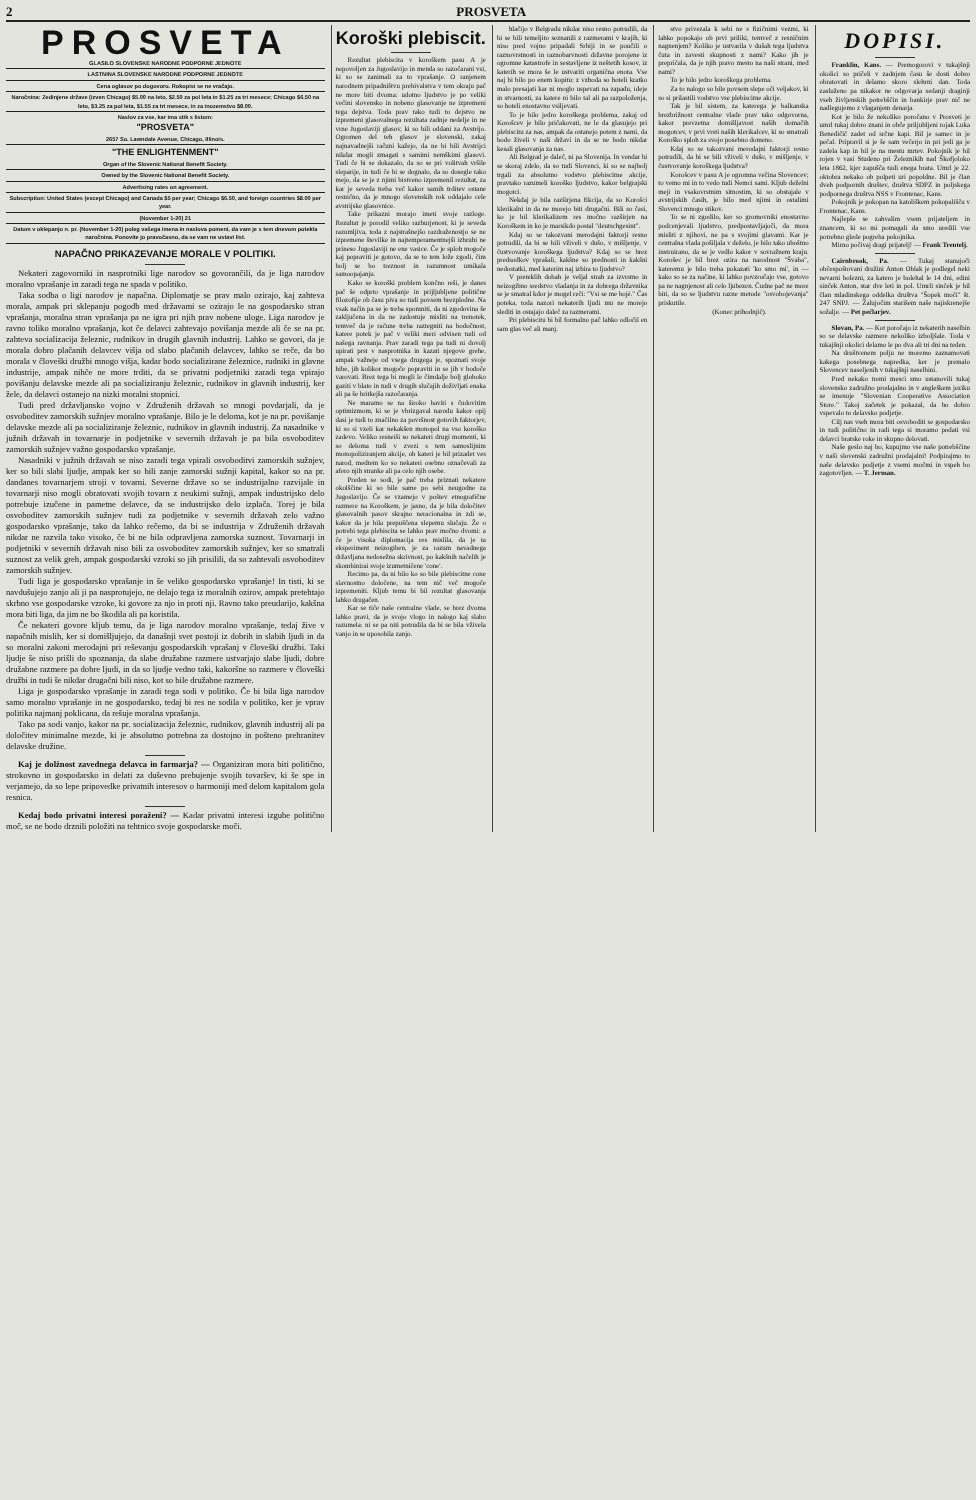2 PROSVETA
PROSVETA
GLASILO SLOVENSKE NARODNE PODPORNE JEDNOTE
LASTNINA SLOVENSKE NARODNE PODPORNE JEDNOTE
Cena oglasov po dogovoru. Rokopisi se ne vračajo.
Naročnina: Zedinjene države (izven Chicago) $5.00 na leto, $2.50 za pol leta in $1.25 za tri mesece; Chicago $6.50 na leto, $3.25 za pol leta, $1.55 za tri mesece, in za inozemstvo $8.00.
Naslov za vse, kar ima stik s listom:
"PROSVETA"
2657 So. Lawndale Avenue, Chicago, Illinois.
"THE ENLIGHTENMENT"
Organ of the Slovenic National Benefit Society.
Owned by the Slovenic National Benefit Society.
Advertising rates on agreement.
Subscription: United States (except Chicago) and Canada $5 per year; Chicago $6.50, and foreign countries $8.00 per year.
(November 1-20) 21
Datum v oklepanju n. pr. (November 1-20) poleg vašega imena in naslova pomeni, da vam je s tem dnevom potekla naročnina. Ponovite jo pravočasno, da se vam ne ustavi list.
NAPAČNO PRIKAZEVANJE MORALE V POLITIKI.
Nekateri zagovorniki in nasprotniki lige narodov so govorančili, da je liga narodov moralno vprašanje in zaradi tega ne spada v politiko.
Taka sodba o ligi narodov je napačna. Diplomatje se prav malo ozirajo, kaj zahteva morala, ampak pri sklepanju pogodb med državami se ozirajo le na gospodarsko stran vprašanja, moralna stran vprašanja pa ne igra pri njih prav nobene uloge. Liga narodov je ravno toliko moralno vprašanja, kot če delavci zahtevajo povišanja mezde ali če se na pr. zahteva socializacija železnic, rudnikov in drugih glavnih industrij. Lahko se govori, da je morala dobro plačanih delavcev višja od slabo plačanih delavcev, lahko se reče, da bo morala v človeški družbi mnogo višja, kadar bodo socializirane železnice, rudniki in glavne industrije, ampak nihče ne more trditi, da se privatni podjetniki zaradi tega vpirajo povišanju delavske mezde ali pa socializiranju železnic, rudnikov in glavnih industrij, ker žele, da delavci ostanejo na nizki moralni stopnici.
Tudi pred državljansko vojno v Združenih državah so mnogi povdarjali, da je osvoboditev zamorskih sužnjev moralno vprašanje. Bilo je le deloma, kot je na pr. povišanje delavske mezde ali pa socializiranje železnic, rudnikov in glavnih industrij. Za nasadnike v južnih državah in tovarnarje in podjetnike v severnih državah je pa bila osvoboditev zamorskih sužnjev važno gospodarsko vprašanje.
Nasadniki v južnih državah se niso zaradi tega vpirali osvoboditvi zamorskih sužnjev, ker so bili slabi ljudje, ampak ker so bili zanje zamorski sužnji kapital, kakor so na pr. dandanes tovarnarjem stroji v tovarni. Severne države so se industrijalno razvijale in tovarnarji niso mogli obratovati svojih tovarn z neukimi sužnji, ampak industrijsko delo potrebuje izučene in pametne delavce, da se industrijsko delo izplača. Torej je bila osvoboditev zamorskih sužnjev tudi za podjetnike v severnih državah zelo važno gospodarsko vprašanje, tako da lahko rečemo, da bi se industrija v Združenih državah nikdar ne razvila tako visoko, če bi ne bila odpravljena zamorska suznost. Tovarnarji in podjetniki v severnih državah niso bili za osvoboditev zamorskih sužnjev, ker so smatrali suznost za velik greh, ampak gospodarski vzroki so jih prisilili, da so zahtevali osvoboditev zamorskih sužnjev.
Tudi liga je gospodarsko vprašanje in še veliko gospodarsko vprašanje! In tisti, ki se navdušujejo zanjo ali ji pa nasprotujejo, ne delajo tega iz moralnih ozirov, ampak pretehtajo skrbno vse gospodarske vzroke, ki govore za njo in proti nji. Ravno tako preudarijo, kakšna mora biti liga, da jim ne bo škodila ali pa koristila.
Če nekateri govore kljub temu, da je liga narodov moralno vprašanje, tedaj žive v napačnih mislih, ker si domišljujejo, da današnji svet postoji iz dobrih in slabih ljudi in da so moralni zakoni merodajni pri reševanju gospodarskih vprašanj v človeški družbi. Taki ljudje še niso prišli do spoznanja, da slabe družabne razmere ustvarjajo slabe ljudi, dobre družabne razmere pa dobre ljudi, in da so ljudje vedno taki, kakoršne so razmere v človeški družbi in tudi še nikdar drugačni bili niso, kot so bile družabne razmere.
Liga je gospodarsko vprašanje in zaradi tega sodi v politiko. Če bi bila liga narodov samo moralno vprašanje in ne gospodarsko, tedaj bi res ne sodila v politiko, ker je vprav politika najmanj poklicana, da rešuje moralna vprašanja.
Tako pa sodi vanjo, kakor na pr. socializacija železnic, rudnikov, glavnih industrij ali pa določitev minimalne mezde, ki je absolutno potrebna za dostojno in pošteno prehranitev delavske družine.
Kaj je dolžnost zavednega delavca in farmarja? — Organiziran mora biti politično, strokovno in gospodarsko in delati za duševno prebujenje svojih tovaršev, ki še spe in verjamejo, da so lepe pripovedke privatnih interesov o harmoniji med delom kapitalom gola resnica.
Kedaj bodo privatni interesi poraženi? — Kadar privatni interesi izgube politično moč, se ne bodo drznili položiti na tehtnico svoje gospodarske moči.
Koroški plebiscit.
Rezultat plebiscita v koroškem pasu A je nepovoljen za Jugoslavijo in menda so razočarani vsi, ki so se zanimali za to vprašanje. O ranjenem narodnem pripadništvu prebivalstva v tem okraju pač ne more biti dvoma: udotno ljudstvo je po veliki večini slovensko in nobeno glasovanje ne izpremeni tega dejstva. Toda prav tako tudi to dejstvo ne izpremeni glasovalnega rezultata zadnje nedelje in ne vrne Jugoslaviji glasov, ki so bili oddani za Avstrijo. Ogromen del teh glasov je slovenski, zakaj najnavadnejši računi kažejo, da ne bi bili Avstrijci nikdar mogli zmagati s samimi nemškimi glasovi. Tudi če bi se dokazalo, da so se pri volitvah vršile sleparije, in tudi če bi se dognalo, da so dosegle tako mejo, da se je z njimi bistveno izpremenil rezultat, za kar je seveda treba več kakor samih trditev ostane resnično, da je mnogo slovenskih rok oddajalo cele avstrijske glasovnice.
Take prikazni morajo imeti svoje razloge. Rezultat je porodil veliko razburjenost, ki je seveda razumljiva, toda z najstrašnejšo razdraženostjo se ne izpremene številke in najtemperamentnejši izbruhi ne prineso Jugoslaviji ne ene vasice. Če je sploh mogoče kaj popraviti je gotovo, da se to tem lože zgodi, čim bolj se bo treznost in razumnost umikala samoopajanju.
Kako se koroški problem končno reši, je danes pač še odprto vprašanje in prijljubljene politične filozofije ob času piva so tudi povsem brezplodne. Na vsak način pa se je treba spomniti, da ni zgodovina še zaključena in da ne zadostuje misliti na trenotek, temveč da je račune treba raztegniti na bodočnost, katere potek je pač v veliki meri odvisen tudi od našega ravnanja. Prav zaradi tega pa tudi ni dovolj upirati prst v nasprotnika in kazati njegove grehe, ampak važneje od vsega drugega je, spoznati svoje hibe, jih kolikor mogoče popraviti in se jih v bodoče varovati. Brez tega bi mogli le čimdalje bolj globoko gaziti v blato in tudi v drugih slučajih doživljati enaka ali pa še britkejša razočaranja.
Ne maramo se na široko baviti s čudovitim optimizmom, ki se je vbrizgaval narodu kakor opij dasi je tudi to značilno za površnost gotovih faktorjev, ki so si vzeli kar nekakšen monopol na vso koroško zadevo. Veliko resneiši so nekateri drugi momenti, ki so deloma tudi v zvezi s tem samoslijnim monopoliziranjem akcije, ob kateri je bil prizadet ves narod, medtem ko so nekateri osebno označevali za afero njih stranke ali pa celo njih osebe.
Preden se sodi, je pač treba priznati nekatere okolščine ki so bile same po sebi neugodne za Jugoslavijo. Če se vzamejo v poštev etnografične razmere na Koroškem, je jasno, da je bila določitev glasovalnih pasov skrajno neracionalna in zdi se, kakor da je bila prepuščena slepemu slučaju. Že o potrebi tega plebiscita se lahko prav močno dvomi: a če je visoka diplomacija res mislila, da je ta eksperiment neizogiben, je za razum navadnega državljana nedosežna skrivnost, po kakšnih načelih je skombinirai svoje izumetničene 'cone'.
Recimo pa, da ni bilo ko so bile plebiscitne cone slavnostno določene, na tem nič več mogoče izpremeniti. Kljub temu bi bil rezultat glasovanja lahko drugačen.
Kar se tiče naše centralne vlade, se brez dvoma lahko pravi, da je svojo vlogo in nalogo kaj slabo razumela: ni se pa niti potrudila da bi se bila vživela vanjo in se uposobila zanjo.
hlačijo v Belgradu nikdar niso resno potrudili, da bi se bili temeljito seznanili z razmerami v krajih, ki niso pred vojno pripadali Srbiji in se poučili o raznovrstnosti in raznobarvnosti državne porojene iz ogromne katastrofe in sestavljene iz neštetih kosov, iz katerih se mora še le ustvariti organična enota. Vse naj bi bilo po enem kopitu: z vzhoda so hoteli kratko malo presajati kar ni moglo uspevati na zapadu, ideje in stvarnosti, za katere ni bilo tal ali pa razpoloženja, so hoteli enostavno vsiljevati.
To je bilo jedro koroškega problema, zakaj od Korošcev je bilo pričakovati, ne le da glasujejo pri plebiscitu za nas, ampak da ostanejo potem z nami, da bodo živeli v naši državi in da se ne bodo nikdar kesali glasovanja za nas.
Ali Belgrad je daleč, ni pa Slovenija. In vendar bi se skoraj zdelo, da so tudi Slovenci, ki so se najbolj trgali za absolutno vodstvo plebiscitne akcije, pravtako razumeli koroško ljudstvo, kakor belgrajski mogotci.
Nekdaj je bila razširjena fikcija, da so Korošci klerikalni in da ne morejo biti drugačni. Bili so časi, ko je bil klerikalizem res močno razširjen na Koroškem in ko je marsikdo postal "deutschgesint".
Kdaj so se takozvani merodajni faktorji resno potrudili, da bi se bili vživeli v dušo, v mišljenje, v čustvovanje koroškega ljudstva? Kdaj so se brez predsodkov vprašali, kakšne so prednosti in kakšni nedostatki, med katerim naj izbira to ljudstvo?
V preteklih dobah je veljal strah za izvrstno in neizogibno sredstvo vladanja in za dobrega državnika se je smatral kdor je mogel reči: "Vsi se me bojé." Čas poteka, toda nazori nekaterih ljudi mu ne morejo slediti in ostajajo daleč za razmerami.
Pri plebiscitu bi bil formalno pač lahko odločil en sam glas več ali manj.
stvo privezala k sebi ne s fizičnimi vezmi, ki lahko popokajo ob prvi priliki, temveč z resničnim nagnenjem? Koliko je ustvarila v dušah tega ljudstva čuta in zavesti skupnosti z nami? Kako jih je prepričala, da je njih pravo mesto na naši strani, med nami?
To je bilo jedro koroškega problema.
Za to nalogo so bile povsem slepe oči veljakov, ki so si prilastili vodstvo vse plebiscitne akcije.
Tak je bil sistem, za katerega je balkanska brezbrižnost centralne vlade prav tako odgovorna, kakor prevzetna domišljavost naših domačih mogotcev, v prvi vrsti naših klerikalcev, ki so smatrali Koroško sploh za svojo posebno domeno.
Kdaj so se takozvani merodajni faktorji resno potrudili, da bi se bili vživeli v dušo, v mišljenje, v čustvovanje koroškega ljudstva?
Korošcev v pasu A je ogromna večina Slovencev; to vemo mi in to vedo tudi Nemci sami. Kljub deželni meji in vsakovrstnim sitnostim, ki so obstajale v avstrijskih časih, je bilo med njimi in ostalimi Slovenci mnogo stikov.
To se ni zgodilo, ker so gromovniki enostavno podcenjevali ljudstvo, predpostavljajoči, da mora misliti z njihovi, ne pa s svojimi glavami. Kar je centralna vlada pošiljala v deželo, je bilo tako uboštno instruirano, da se je vedlo kakor v sovražnem kraju. Korošec je bil brez ozira na narodnost "Švaba", kateremu je bilo treba pokazati 'ko smo mi', in — kako so se za načine, ki lahko povzročajo vse, gotovo pa ne nagnjenost ali celo ljubezen. Čudne pač ne more biti, da so se ljudstvu razne metode "osvobojevanja" priskutile.
(Konec prihodnjič).
DOPISI.
Franklin, Kans. — Premogorovi v tukajšnji okolici so pričeli v zadnjem času še dosti dobro obratovati in delamo skoro slehrni dan. Toda zasluženo pa nikakor ne odgovarja sedanji draginji vseh življenskih potrebščin in bankirje prav nič ne nadlegujemo z vlaganjem denarja.
Kot je bilo že nekoliko poročano v Prosveti je umrl tukaj dobro znani in obče priljubljeni rojak Luka Benedičič zadet od srčne kapi. Bil je samec in je pečal. Pripravil si je še sam večerjo in pri jedi ga je zadela kap in bil je na mestu mrtev. Pokojnik je bil rojen v vasi Studeno pri Železnikih nad Škofjoloko leta 1862, kjer zapušča tudi enega brata. Umrl je 22. oktobra nekako ob polpeti uri popoldne. Bil je član dveh podpornih društev, društva SDPZ in poljskega podpornega društva NSS v Frontenac, Kans.
Pokojnik je pokopan na katoliškem pokopališču v Frontenac, Kans.
Najlepše se zahvalim vsem prijateljem in znancem, ki so mi pomagali da smo uredili vse potrebno glede pogreba pokojnika.
Mirno počivaj dragi prijatelj! — Frank Trentelj.
Cairnbrook, Pa. — Tukaj stanujoči občespoštovani družini Anton Oblak je podlegel neki nevarni bolezni, za katero je bolehal le 14 dni, edini sinček Anton, star dve leti in pol. Umrli sinček je bil član mladinskega oddelka društva "Šopek moči" št. 247 SNPJ. — Žalujočim starišem naše najiskrenejše sožalje. — Pet pečlarjev.
Slovan, Pa. — Kot poročajo iz nekaterih naselbin so se delavske razmere nekoliko izboljšale. Toda v tukajšnji okolici delamo le po dva ali tri dni na teden.
Na društvenem polju ne moremo zaznamovati kakega posebnega napredka, ker je premalo Slovencev naseljenih v tukajšnji naselbini.
Pred nekako tremi mesci smo ustanovili tukaj slovensko zadružno prodajalno in v angleškem jeziku se imenuje "Slovenian Cooperative Association Store." Takoj začetek je pokazal, da bo dobro vspevalo to delavsko podjetje.
Cilj nas vseh mora biti osvoboditi se gospodarsko in tudi politično in radi tega si moramo podati vsi delavci bratske roke in skupno delovati.
Naše geslo naj bo, kupujmo vse naše potrebščine v naši slovenski zadružni prodajalni! Podpirajmo to naše delavsko podjetje z vsemi močmi in vspeh bo zagotovljen. — T. Jerman.